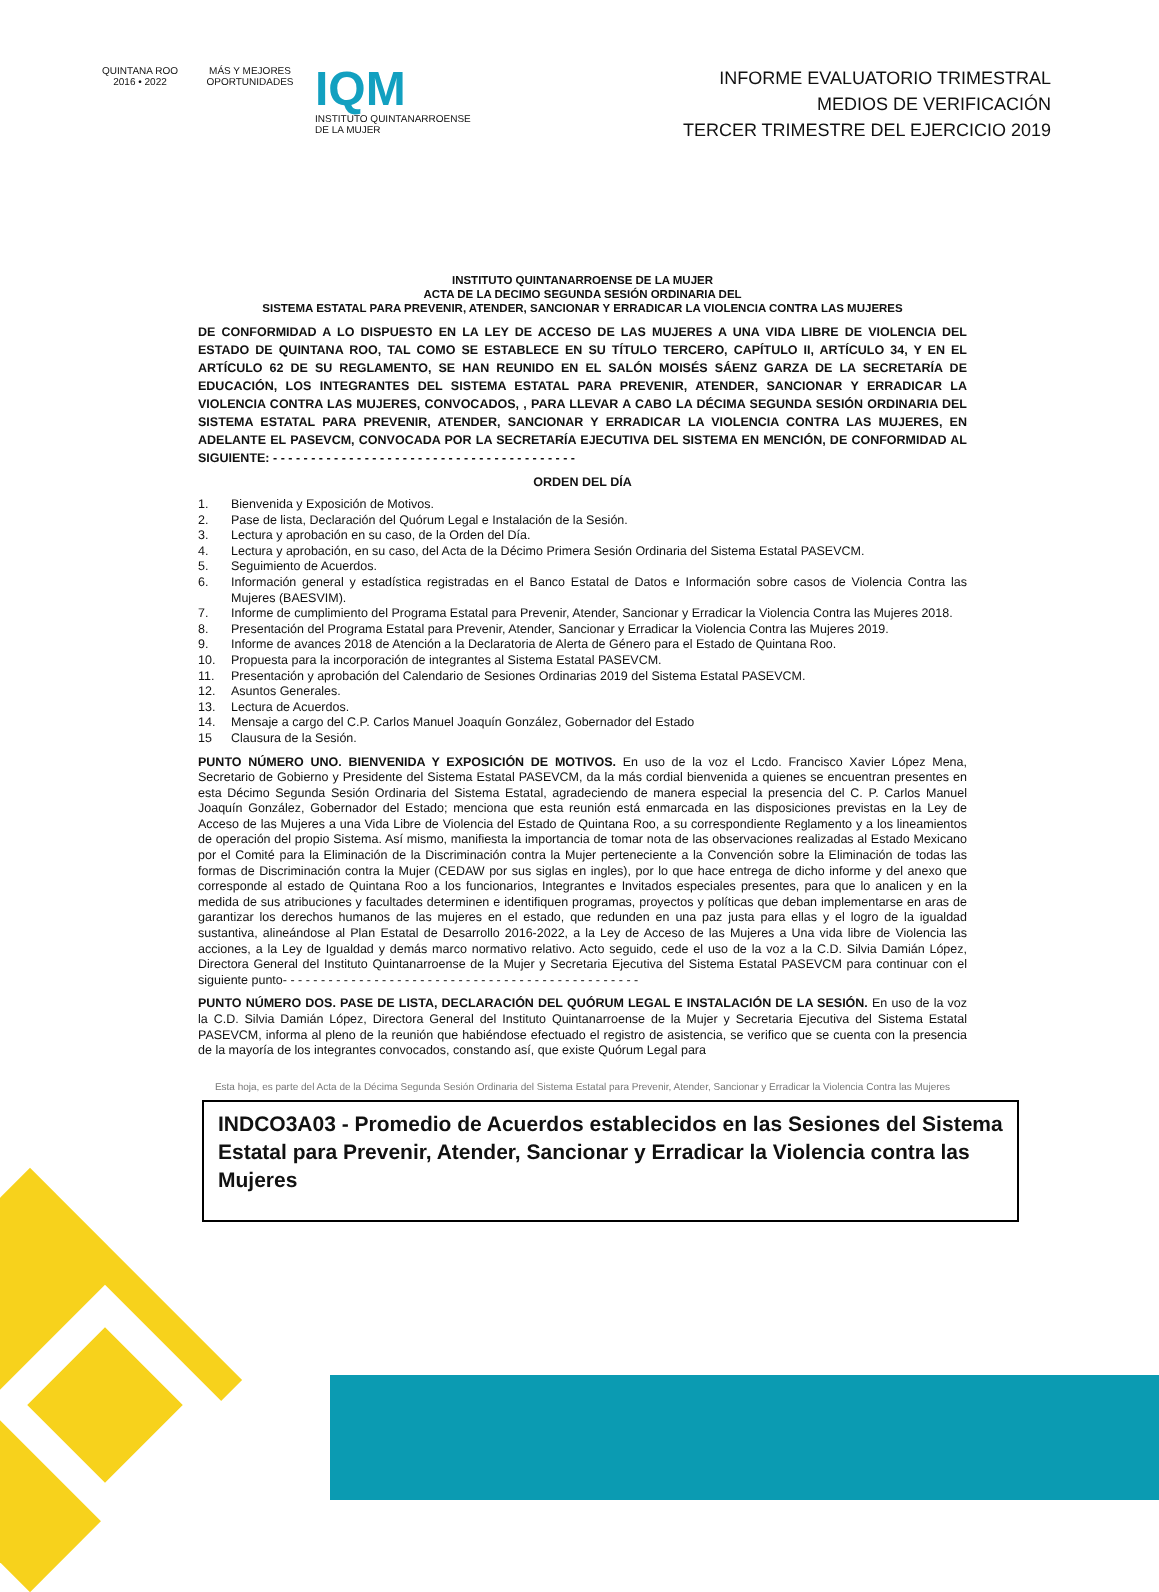QUINTANA ROO
2016 • 2022
MÁS Y MEJORES OPORTUNIDADES
IQM
INSTITUTO QUINTANARROENSE
DE LA MUJER
INFORME EVALUATORIO TRIMESTRAL
MEDIOS DE VERIFICACIÓN
TERCER TRIMESTRE DEL EJERCICIO 2019
INSTITUTO QUINTANARROENSE DE LA MUJER
ACTA DE LA DECIMO SEGUNDA SESIÓN ORDINARIA DEL
SISTEMA ESTATAL PARA PREVENIR, ATENDER, SANCIONAR Y ERRADICAR LA VIOLENCIA CONTRA LAS MUJERES
DE CONFORMIDAD A LO DISPUESTO EN LA LEY DE ACCESO DE LAS MUJERES A UNA VIDA LIBRE DE VIOLENCIA DEL ESTADO DE QUINTANA ROO, TAL COMO SE ESTABLECE EN SU TÍTULO TERCERO, CAPÍTULO II, ARTÍCULO 34, Y EN EL ARTÍCULO 62 DE SU REGLAMENTO, SE HAN REUNIDO EN EL SALÓN MOISÉS SÁENZ GARZA DE LA SECRETARÍA DE EDUCACIÓN, LOS INTEGRANTES DEL SISTEMA ESTATAL PARA PREVENIR, ATENDER, SANCIONAR Y ERRADICAR LA VIOLENCIA CONTRA LAS MUJERES, CONVOCADOS, , PARA LLEVAR A CABO LA DÉCIMA SEGUNDA SESIÓN ORDINARIA DEL SISTEMA ESTATAL PARA PREVENIR, ATENDER, SANCIONAR Y ERRADICAR LA VIOLENCIA CONTRA LAS MUJERES, EN ADELANTE EL PASEVCM, CONVOCADA POR LA SECRETARÍA EJECUTIVA DEL SISTEMA EN MENCIÓN, DE CONFORMIDAD AL SIGUIENTE: - - - - - - - - - - - - - - - - - - - - - - - - - - - - - - - - - - - - - - - -
ORDEN DEL DÍA
1. Bienvenida y Exposición de Motivos.
2. Pase de lista, Declaración del Quórum Legal e Instalación de la Sesión.
3. Lectura y aprobación en su caso, de la Orden del Día.
4. Lectura y aprobación, en su caso, del Acta de la Décimo Primera Sesión Ordinaria del Sistema Estatal PASEVCM.
5. Seguimiento de Acuerdos.
6. Información general y estadística registradas en el Banco Estatal de Datos e Información sobre casos de Violencia Contra las Mujeres (BAESVIM).
7. Informe de cumplimiento del Programa Estatal para Prevenir, Atender, Sancionar y Erradicar la Violencia Contra las Mujeres 2018.
8. Presentación del Programa Estatal para Prevenir, Atender, Sancionar y Erradicar la Violencia Contra las Mujeres 2019.
9. Informe de avances 2018 de Atención a la Declaratoria de Alerta de Género para el Estado de Quintana Roo.
10. Propuesta para la incorporación de integrantes al Sistema Estatal PASEVCM.
11. Presentación y aprobación del Calendario de Sesiones Ordinarias 2019 del Sistema Estatal PASEVCM.
12. Asuntos Generales.
13. Lectura de Acuerdos.
14. Mensaje a cargo del C.P. Carlos Manuel Joaquín González, Gobernador del Estado
15 Clausura de la Sesión.
PUNTO NÚMERO UNO. BIENVENIDA Y EXPOSICIÓN DE MOTIVOS. En uso de la voz el Lcdo. Francisco Xavier López Mena, Secretario de Gobierno y Presidente del Sistema Estatal PASEVCM, da la más cordial bienvenida a quienes se encuentran presentes en esta Décimo Segunda Sesión Ordinaria del Sistema Estatal, agradeciendo de manera especial la presencia del C. P. Carlos Manuel Joaquín González, Gobernador del Estado; menciona que esta reunión está enmarcada en las disposiciones previstas en la Ley de Acceso de las Mujeres a una Vida Libre de Violencia del Estado de Quintana Roo, a su correspondiente Reglamento y a los lineamientos de operación del propio Sistema. Así mismo, manifiesta la importancia de tomar nota de las observaciones realizadas al Estado Mexicano por el Comité para la Eliminación de la Discriminación contra la Mujer perteneciente a la Convención sobre la Eliminación de todas las formas de Discriminación contra la Mujer (CEDAW por sus siglas en ingles), por lo que hace entrega de dicho informe y del anexo que corresponde al estado de Quintana Roo a los funcionarios, Integrantes e Invitados especiales presentes, para que lo analicen y en la medida de sus atribuciones y facultades determinen e identifiquen programas, proyectos y políticas que deban implementarse en aras de garantizar los derechos humanos de las mujeres en el estado, que redunden en una paz justa para ellas y el logro de la igualdad sustantiva, alineándose al Plan Estatal de Desarrollo 2016-2022, a la Ley de Acceso de las Mujeres a Una vida libre de Violencia las acciones, a la Ley de Igualdad y demás marco normativo relativo. Acto seguido, cede el uso de la voz a la C.D. Silvia Damián López, Directora General del Instituto Quintanarroense de la Mujer y Secretaria Ejecutiva del Sistema Estatal PASEVCM para continuar con el siguiente punto- - - - - - - - - - - - - - - - - - - - - - - - - - - - - - - - - - - - - - - - - - - - - - -
PUNTO NÚMERO DOS. PASE DE LISTA, DECLARACIÓN DEL QUÓRUM LEGAL E INSTALACIÓN DE LA SESIÓN. En uso de la voz la C.D. Silvia Damián López, Directora General del Instituto Quintanarroense de la Mujer y Secretaria Ejecutiva del Sistema Estatal PASEVCM, informa al pleno de la reunión que habiéndose efectuado el registro de asistencia, se verifico que se cuenta con la presencia de la mayoría de los integrantes convocados, constando así, que existe Quórum Legal para
Esta hoja, es parte del Acta de la Décima Segunda Sesión Ordinaria del Sistema Estatal para Prevenir, Atender, Sancionar y Erradicar la Violencia Contra las Mujeres
INDCO3A03 - Promedio de Acuerdos establecidos en las Sesiones del Sistema Estatal para Prevenir, Atender, Sancionar y Erradicar la Violencia contra las Mujeres